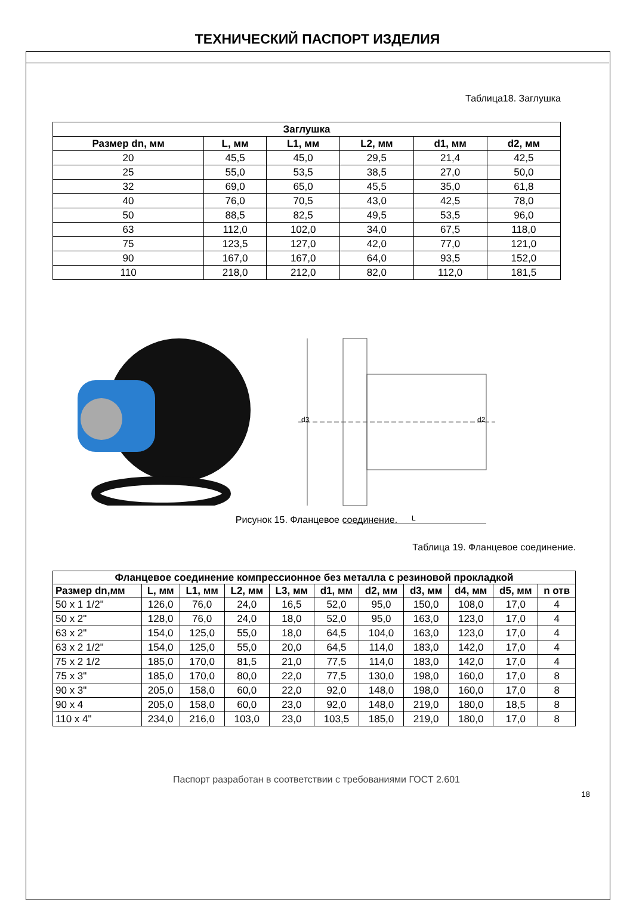ТЕХНИЧЕСКИЙ ПАСПОРТ ИЗДЕЛИЯ
Таблица18. Заглушка
| Заглушка | | | | | |
| --- | --- | --- | --- | --- | --- |
| Размер dn, мм | L, мм | L1, мм | L2, мм | d1, мм | d2, мм |
| 20 | 45,5 | 45,0 | 29,5 | 21,4 | 42,5 |
| 25 | 55,0 | 53,5 | 38,5 | 27,0 | 50,0 |
| 32 | 69,0 | 65,0 | 45,5 | 35,0 | 61,8 |
| 40 | 76,0 | 70,5 | 43,0 | 42,5 | 78,0 |
| 50 | 88,5 | 82,5 | 49,5 | 53,5 | 96,0 |
| 63 | 112,0 | 102,0 | 34,0 | 67,5 | 118,0 |
| 75 | 123,5 | 127,0 | 42,0 | 77,0 | 121,0 |
| 90 | 167,0 | 167,0 | 64,0 | 93,5 | 152,0 |
| 110 | 218,0 | 212,0 | 82,0 | 112,0 | 181,5 |
d3
d2
L
Рисунок 15. Фланцевое соединение.
Таблица 19. Фланцевое соединение.
| Фланцевое соединение компрессионное без металла с резиновой прокладкой | | | | | | | | | | |
| --- | --- | --- | --- | --- | --- | --- | --- | --- | --- | --- |
| Размер dn,мм | L, мм | L1, мм | L2, мм | L3, мм | d1, мм | d2, мм | d3, мм | d4, мм | d5, мм | n отв |
| 50 x 1 1/2" | 126,0 | 76,0 | 24,0 | 16,5 | 52,0 | 95,0 | 150,0 | 108,0 | 17,0 | 4 |
| 50 x 2" | 128,0 | 76,0 | 24,0 | 18,0 | 52,0 | 95,0 | 163,0 | 123,0 | 17,0 | 4 |
| 63 x 2" | 154,0 | 125,0 | 55,0 | 18,0 | 64,5 | 104,0 | 163,0 | 123,0 | 17,0 | 4 |
| 63 x 2 1/2" | 154,0 | 125,0 | 55,0 | 20,0 | 64,5 | 114,0 | 183,0 | 142,0 | 17,0 | 4 |
| 75 x 2 1/2 | 185,0 | 170,0 | 81,5 | 21,0 | 77,5 | 114,0 | 183,0 | 142,0 | 17,0 | 4 |
| 75 x 3" | 185,0 | 170,0 | 80,0 | 22,0 | 77,5 | 130,0 | 198,0 | 160,0 | 17,0 | 8 |
| 90 x 3" | 205,0 | 158,0 | 60,0 | 22,0 | 92,0 | 148,0 | 198,0 | 160,0 | 17,0 | 8 |
| 90 x 4 | 205,0 | 158,0 | 60,0 | 23,0 | 92,0 | 148,0 | 219,0 | 180,0 | 18,5 | 8 |
| 110 x 4" | 234,0 | 216,0 | 103,0 | 23,0 | 103,5 | 185,0 | 219,0 | 180,0 | 17,0 | 8 |
Паспорт разработан в соответствии с требованиями ГОСТ 2.601
18